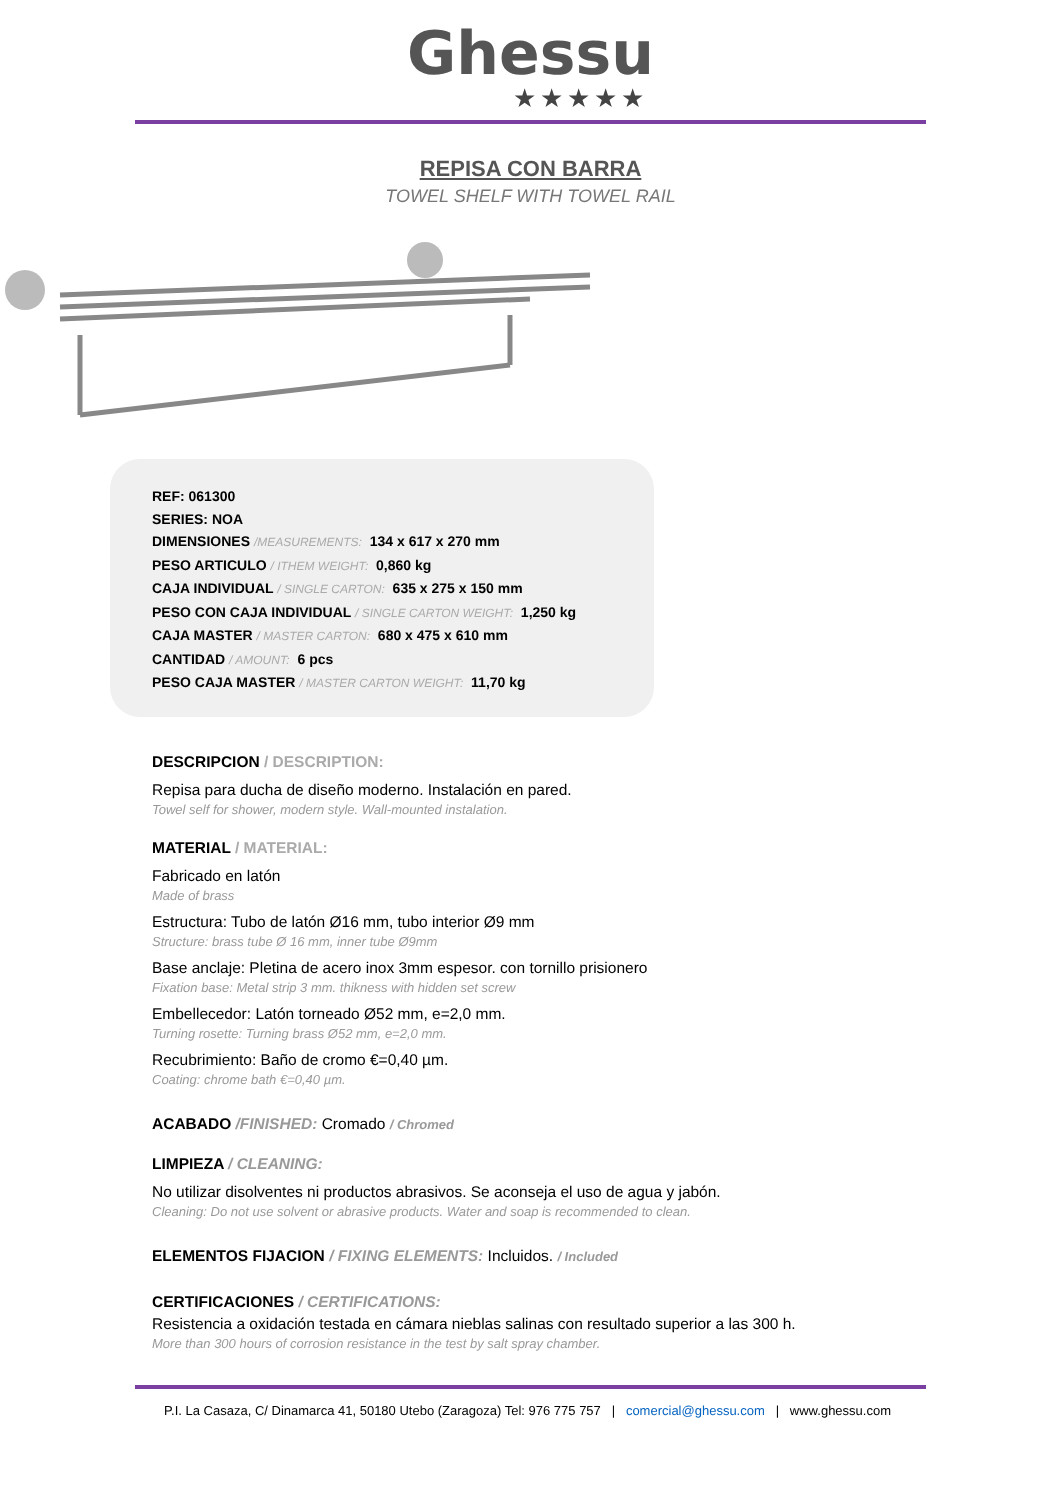Ghessu
★★★★★
REPISA CON BARRA
TOWEL SHELF WITH TOWEL RAIL
REF: 061300
SERIES: NOA
DIMENSIONES /MEASUREMENTS: 134 x 617 x 270 mm
PESO ARTICULO / ITHEM WEIGHT: 0,860 kg
CAJA INDIVIDUAL / SINGLE CARTON: 635 x 275 x 150 mm
PESO CON CAJA INDIVIDUAL / SINGLE CARTON WEIGHT: 1,250 kg
CAJA MASTER / MASTER CARTON: 680 x 475 x 610 mm
CANTIDAD / AMOUNT: 6 pcs
PESO CAJA MASTER / MASTER CARTON WEIGHT: 11,70 kg
DESCRIPCION / DESCRIPTION:
Repisa para ducha de diseño moderno. Instalación en pared.
Towel self for shower, modern style. Wall-mounted instalation.
MATERIAL / MATERIAL:
Fabricado en latón
Made of brass
Estructura: Tubo de latón Ø16 mm, tubo interior Ø9 mm
Structure: brass tube Ø 16 mm, inner tube Ø9mm
Base anclaje: Pletina de acero inox 3mm espesor. con tornillo prisionero
Fixation base: Metal strip 3 mm. thikness with hidden set screw
Embellecedor: Latón torneado Ø52 mm, e=2,0 mm.
Turning rosette: Turning brass Ø52 mm, e=2,0 mm.
Recubrimiento: Baño de cromo €=0,40 µm.
Coating: chrome bath €=0,40 µm.
ACABADO /FINISHED: Cromado / Chromed
LIMPIEZA / CLEANING:
No utilizar disolventes ni productos abrasivos. Se aconseja el uso de agua y jabón.
Cleaning: Do not use solvent or abrasive products. Water and soap is recommended to clean.
ELEMENTOS FIJACION / FIXING ELEMENTS: Incluidos. / Included
CERTIFICACIONES / CERTIFICATIONS:
Resistencia a oxidación testada en cámara nieblas salinas con resultado superior a las 300 h.
More than 300 hours of corrosion resistance in the test by salt spray chamber.
P.I. La Casaza, C/ Dinamarca 41, 50180 Utebo (Zaragoza) Tel: 976 775 757 | comercial@ghessu.com | www.ghessu.com